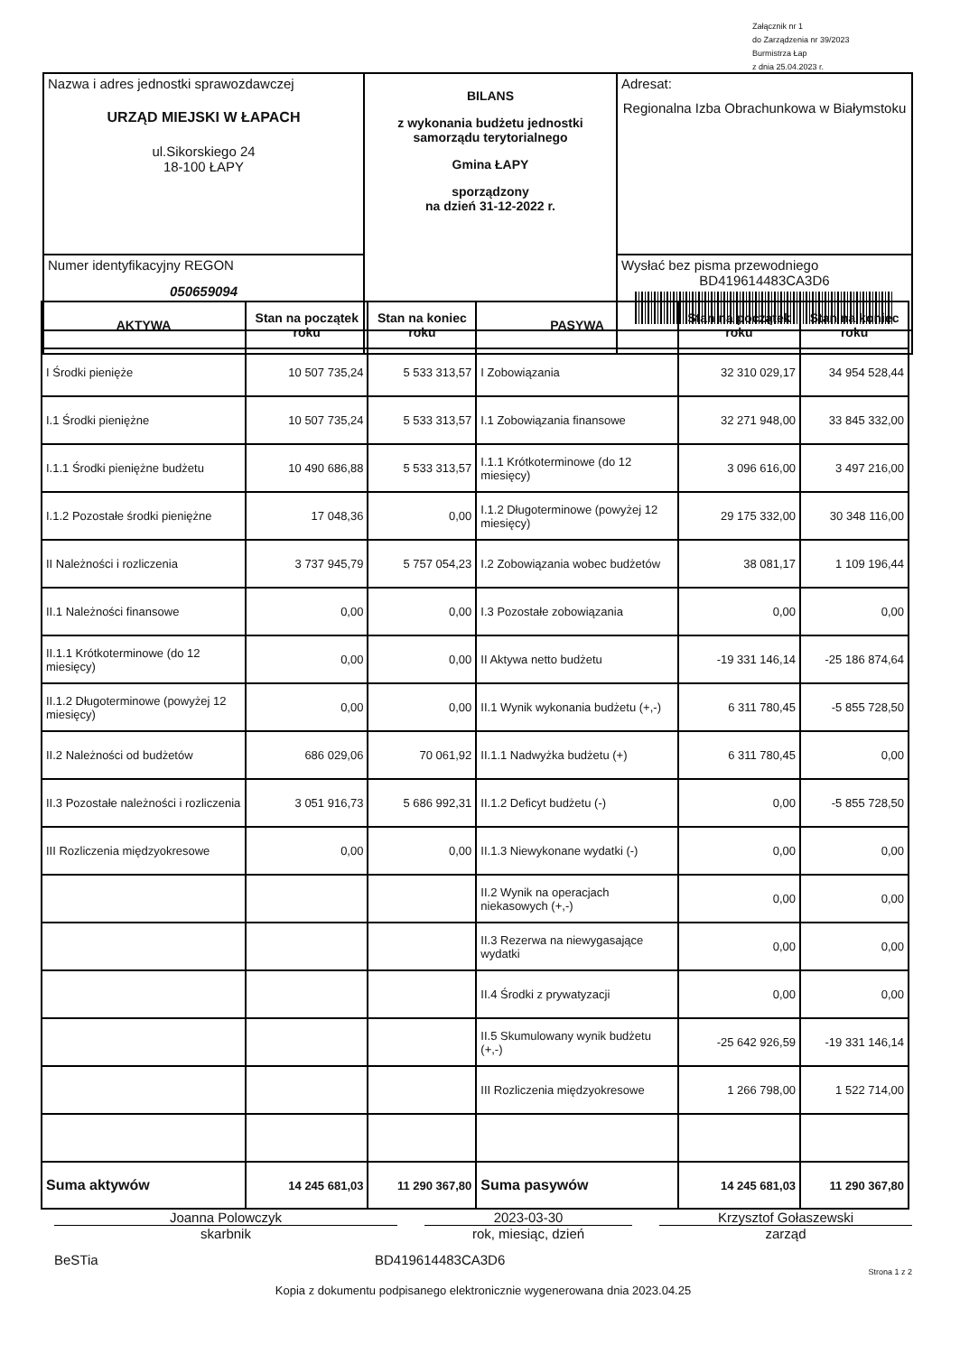Załącznik nr 1
do Zarządzenia nr 39/2023
Burmistrza Łap
z dnia 25.04.2023 r.
| Nazwa i adres jednostki sprawozdawczej URZĄD MIEJSKI W ŁAPACH ul.Sikorskiego 24 18-100 ŁAPY | BILANS z wykonania budżetu jednostki samorządu terytorialnego Gmina ŁAPY sporządzony na dzień 31-12-2022 r. | Adresat: Regionalna Izba Obrachunkowa w Białymstoku |
| Numer identyfikacyjny REGON 050659094 | | Wysłać bez pisma przewodniego BD419614483CA3D6 |
| AKTYWA | Stan na początek roku | Stan na koniec roku | PASYWA | Stan na początek roku | Stan na koniec roku |
| --- | --- | --- | --- | --- | --- |
| I Środki pienięże | 10 507 735,24 | 5 533 313,57 | I Zobowiązania | 32 310 029,17 | 34 954 528,44 |
| I.1 Środki pieniężne | 10 507 735,24 | 5 533 313,57 | I.1 Zobowiązania finansowe | 32 271 948,00 | 33 845 332,00 |
| I.1.1 Środki pieniężne budżetu | 10 490 686,88 | 5 533 313,57 | I.1.1 Krótkoterminowe (do 12 miesięcy) | 3 096 616,00 | 3 497 216,00 |
| I.1.2 Pozostałe środki pieniężne | 17 048,36 | 0,00 | I.1.2 Długoterminowe (powyżej 12 miesięcy) | 29 175 332,00 | 30 348 116,00 |
| II Należności i rozliczenia | 3 737 945,79 | 5 757 054,23 | I.2 Zobowiązania wobec budżetów | 38 081,17 | 1 109 196,44 |
| II.1 Należności finansowe | 0,00 | 0,00 | I.3 Pozostałe zobowiązania | 0,00 | 0,00 |
| II.1.1 Krótkoterminowe (do 12 miesięcy) | 0,00 | 0,00 | II Aktywa netto budżetu | -19 331 146,14 | -25 186 874,64 |
| II.1.2 Długoterminowe (powyżej 12 miesięcy) | 0,00 | 0,00 | II.1 Wynik wykonania budżetu (+,-) | 6 311 780,45 | -5 855 728,50 |
| II.2 Należności od budżetów | 686 029,06 | 70 061,92 | II.1.1 Nadwyżka budżetu (+) | 6 311 780,45 | 0,00 |
| II.3 Pozostałe należności i rozliczenia | 3 051 916,73 | 5 686 992,31 | II.1.2 Deficyt budżetu (-) | 0,00 | -5 855 728,50 |
| III Rozliczenia międzyokresowe | 0,00 | 0,00 | II.1.3 Niewykonane wydatki (-) | 0,00 | 0,00 |
| | | | II.2 Wynik na operacjach niekasowych (+,-) | 0,00 | 0,00 |
| | | | II.3 Rezerwa na niewygasające wydatki | 0,00 | 0,00 |
| | | | II.4 Środki z prywatyzacji | 0,00 | 0,00 |
| | | | II.5 Skumulowany wynik budżetu (+,-) | -25 642 926,59 | -19 331 146,14 |
| | | | III Rozliczenia międzyokresowe | 1 266 798,00 | 1 522 714,00 |
| Suma aktywów | 14 245 681,03 | 11 290 367,80 | Suma pasywów | 14 245 681,03 | 11 290 367,80 |
Joanna Polowczyk 2023-03-30 Krzysztof Gołaszewski
skarbnik rok, miesiąc, dzień zarząd
BeSTia BD419614483CA3D6
Strona 1 z 2
Kopia z dokumentu podpisanego elektronicznie wygenerowana dnia 2023.04.25